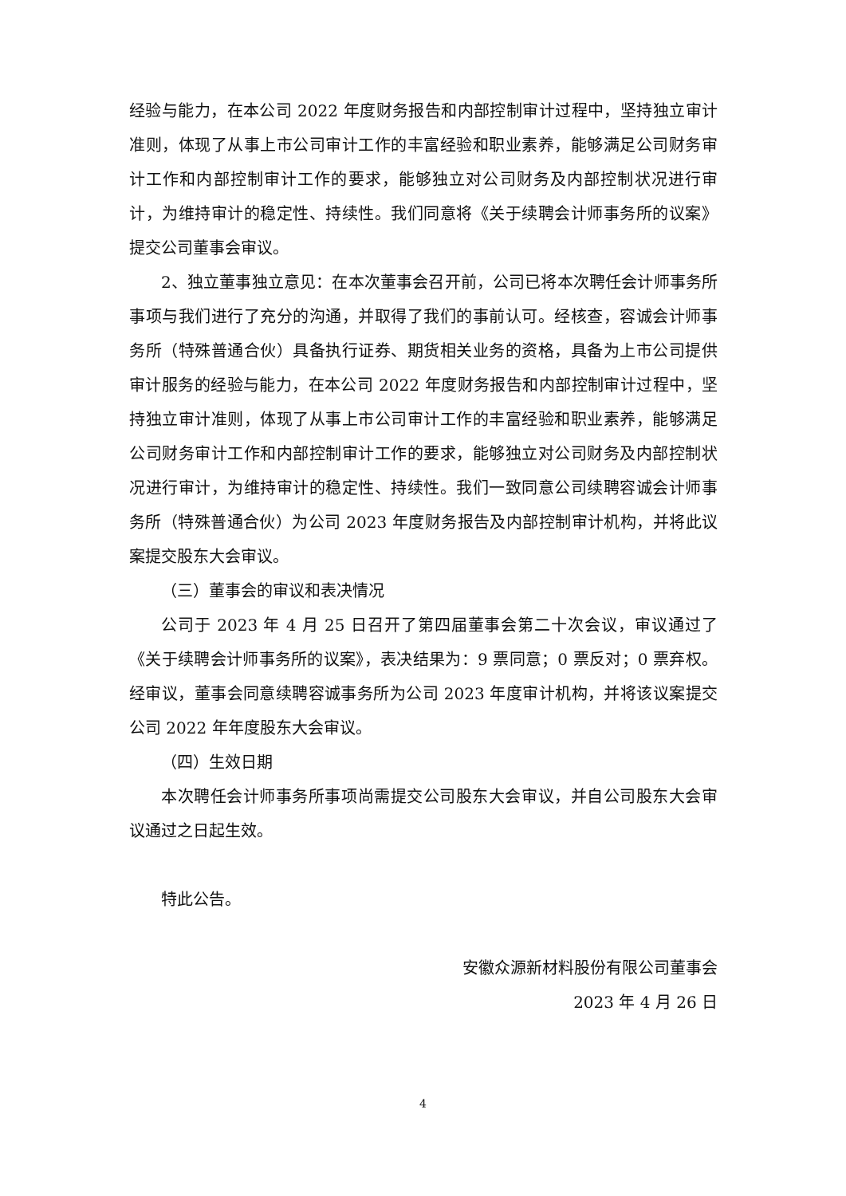经验与能力，在本公司 2022 年度财务报告和内部控制审计过程中，坚持独立审计准则，体现了从事上市公司审计工作的丰富经验和职业素养，能够满足公司财务审计工作和内部控制审计工作的要求，能够独立对公司财务及内部控制状况进行审计，为维持审计的稳定性、持续性。我们同意将《关于续聘会计师事务所的议案》提交公司董事会审议。
2、独立董事独立意见：在本次董事会召开前，公司已将本次聘任会计师事务所事项与我们进行了充分的沟通，并取得了我们的事前认可。经核查，容诚会计师事务所（特殊普通合伙）具备执行证券、期货相关业务的资格，具备为上市公司提供审计服务的经验与能力，在本公司 2022 年度财务报告和内部控制审计过程中，坚持独立审计准则，体现了从事上市公司审计工作的丰富经验和职业素养，能够满足公司财务审计工作和内部控制审计工作的要求，能够独立对公司财务及内部控制状况进行审计，为维持审计的稳定性、持续性。我们一致同意公司续聘容诚会计师事务所（特殊普通合伙）为公司 2023 年度财务报告及内部控制审计机构，并将此议案提交股东大会审议。
（三）董事会的审议和表决情况
公司于 2023 年 4 月 25 日召开了第四届董事会第二十次会议，审议通过了《关于续聘会计师事务所的议案》，表决结果为：9 票同意；0 票反对；0 票弃权。经审议，董事会同意续聘容诚事务所为公司 2023 年度审计机构，并将该议案提交公司 2022 年年度股东大会审议。
（四）生效日期
本次聘任会计师事务所事项尚需提交公司股东大会审议，并自公司股东大会审议通过之日起生效。
特此公告。
安徽众源新材料股份有限公司董事会
2023 年 4 月 26 日
4